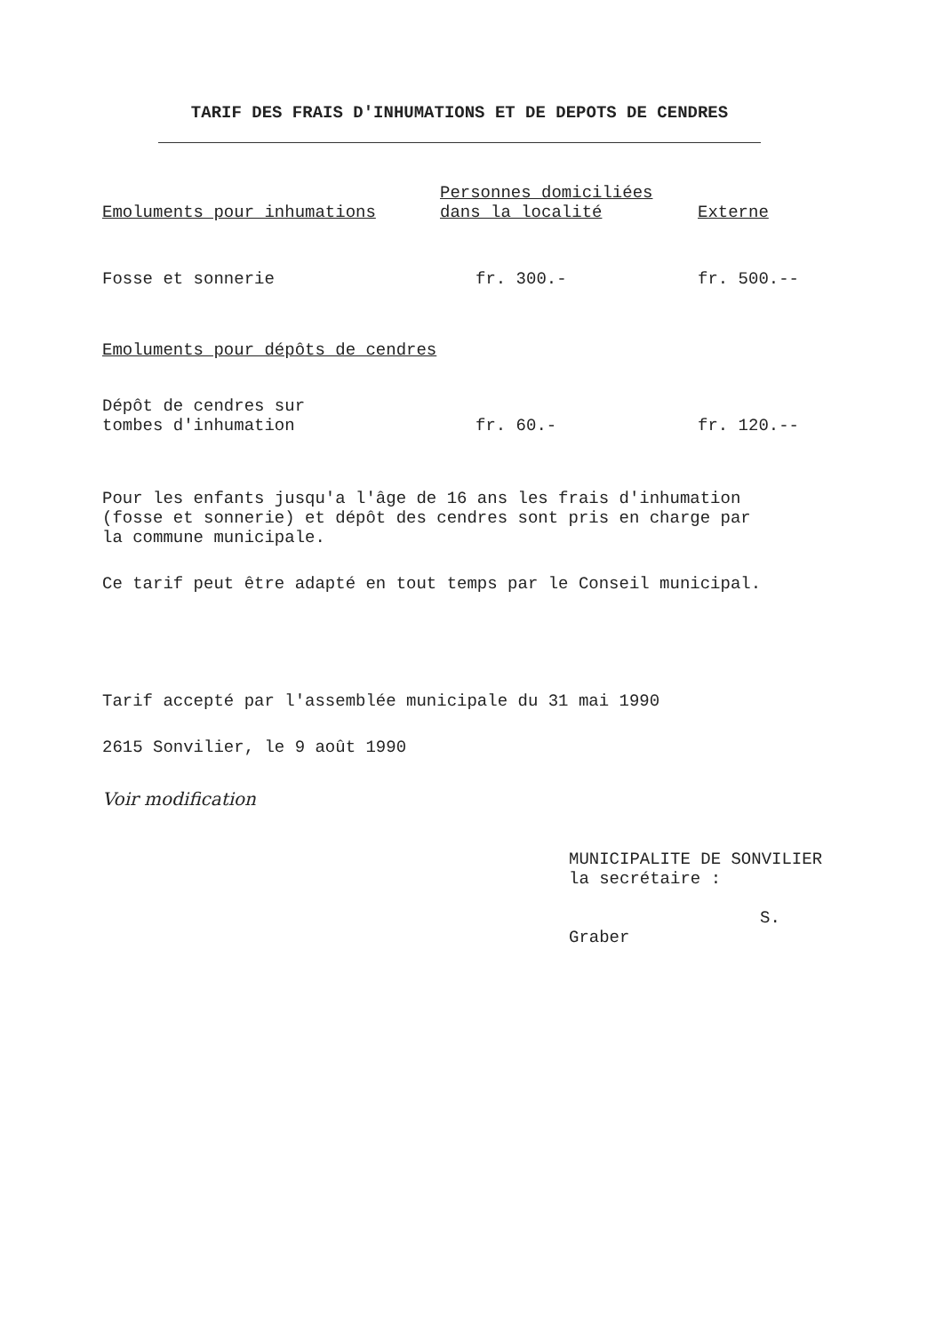TARIF DES FRAIS D'INHUMATIONS ET DE DEPOTS DE CENDRES
| Emoluments pour inhumations | Personnes domiciliées dans la localité | Externe |
| --- | --- | --- |
| Fosse et sonnerie | fr. 300.- | fr. 500.-- |
| Emoluments pour dépôts de cendres | | |
| Dépôt de cendres sur tombes d'inhumation | fr. 60.- | fr. 120.-- |
Pour les enfants jusqu'a l'âge de 16 ans les frais d'inhumation
(fosse et sonnerie) et dépôt des cendres sont pris en charge par
la commune municipale.
Ce tarif peut être adapté en tout temps par le Conseil municipal.
Tarif accepté par l'assemblée municipale du 31 mai 1990
2615 Sonvilier, le 9 août 1990
Voir modification
MUNICIPALITE DE SONVILIER
la secrétaire :
S. Graber